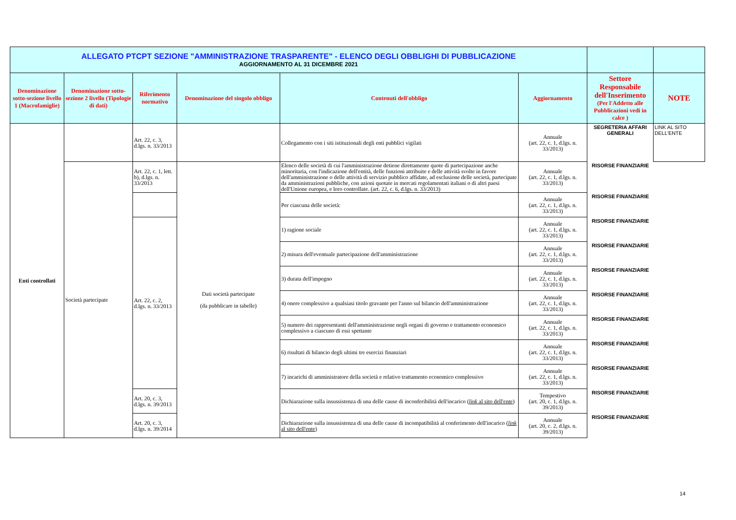| ALLEGATO PTCPT SEZIONE "AMMINISTRAZIONE TRASPARENTE" - ELENCO DEGLI OBBLIGHI DI PUBBLICAZIONE AGGIORNAMENTO AL 31 DICEMBRE 2021 | | | | | | | |
| Denominazione sotto-sezione livello 1 (Macrofamiglie) | Denominazione sotto-sezione 2 livello (Tipologie di dati) | Riferimento normativo | Denominazione del singolo obbligo | Contenuti dell'obbligo | Aggiornamento | Settore Responsabile dell'Inserimento (Per l'Addetto alle Pubblicazioni vedi in calce ) | NOTE |
| Enti controllati | | Art. 22, c. 3, d.lgs. n. 33/2013 | | Collegamento con i siti istituzionali degli enti pubblici vigilati | Annuale (art. 22, c. 1, d.lgs. n. 33/2013) | SEGRETERIA AFFARI GENERALI | LINK AL SITO DELL'ENTE |
| | Società partecipate | Art. 22, c. 1, lett. b), d.lgs. n. 33/2013 | Dati società partecipate (da pubblicare in tabelle) | Elenco delle società di cui l'amministrazione detiene direttamente quote di partecipazione anche minoritaria, con l'indicazione dell'entità, delle funzioni attribuite e delle attività svolte in favore dell'amministrazione o delle attività di servizio pubblico affidate, ad esclusione delle società, partecipate da amministrazioni pubbliche, con azioni quotate in mercati regolamentati italiani o di altri paesi dell'Unione europea, e loro controllate. (art. 22, c. 6, d.lgs. n. 33/2013) | Annuale (art. 22, c. 1, d.lgs. n. 33/2013) | RISORSE FINANZIARIE | |
| | | | | Per ciascuna delle società: | Annuale (art. 22, c. 1, d.lgs. n. 33/2013) | RISORSE FINANZIARIE | |
| | | Art. 22, c. 2, d.lgs. n. 33/2013 | | 1) ragione sociale | Annuale (art. 22, c. 1, d.lgs. n. 33/2013) | RISORSE FINANZIARIE | |
| | | | | 2) misura dell'eventuale partecipazione dell'amministrazione | Annuale (art. 22, c. 1, d.lgs. n. 33/2013) | RISORSE FINANZIARIE | |
| | | | | 3) durata dell'impegno | Annuale (art. 22, c. 1, d.lgs. n. 33/2013) | RISORSE FINANZIARIE | |
| | | | | 4) onere complessivo a qualsiasi titolo gravante per l'anno sul bilancio dell'amministrazione | Annuale (art. 22, c. 1, d.lgs. n. 33/2013) | RISORSE FINANZIARIE | |
| | | | | 5) numero dei rappresentanti dell'amministrazione negli organi di governo e trattamento economico complessivo a ciascuno di essi spettante | Annuale (art. 22, c. 1, d.lgs. n. 33/2013) | RISORSE FINANZIARIE | |
| | | | | 6) risultati di bilancio degli ultimi tre esercizi finanziari | Annuale (art. 22, c. 1, d.lgs. n. 33/2013) | RISORSE FINANZIARIE | |
| | | | | 7) incarichi di amministratore della società e relativo trattamento economico complessivo | Annuale (art. 22, c. 1, d.lgs. n. 33/2013) | RISORSE FINANZIARIE | |
| | | Art. 20, c. 3, d.lgs. n. 39/2013 | | Dichiarazione sulla insussistenza di una delle cause di inconferibilità dell'incarico ( link al sito dell'ente ) | Tempestivo (art. 20, c. 1, d.lgs. n. 39/2013) | RISORSE FINANZIARIE | |
| | | Art. 20, c. 3, d.lgs. n. 39/2014 | | Dichiarazione sulla insussistenza di una delle cause di incompatibilità al conferimento dell'incarico ( link al sito dell'ente ) | Annuale (art. 20, c. 2, d.lgs. n. 39/2013) | RISORSE FINANZIARIE | |
14